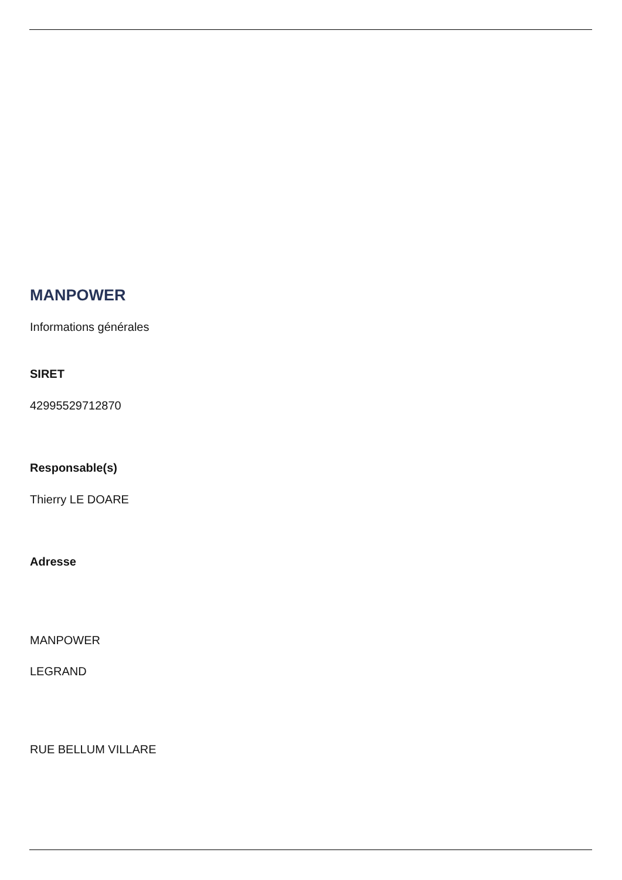MANPOWER
Informations générales
SIRET
42995529712870
Responsable(s)
Thierry LE DOARE
Adresse
MANPOWER
LEGRAND
RUE BELLUM VILLARE